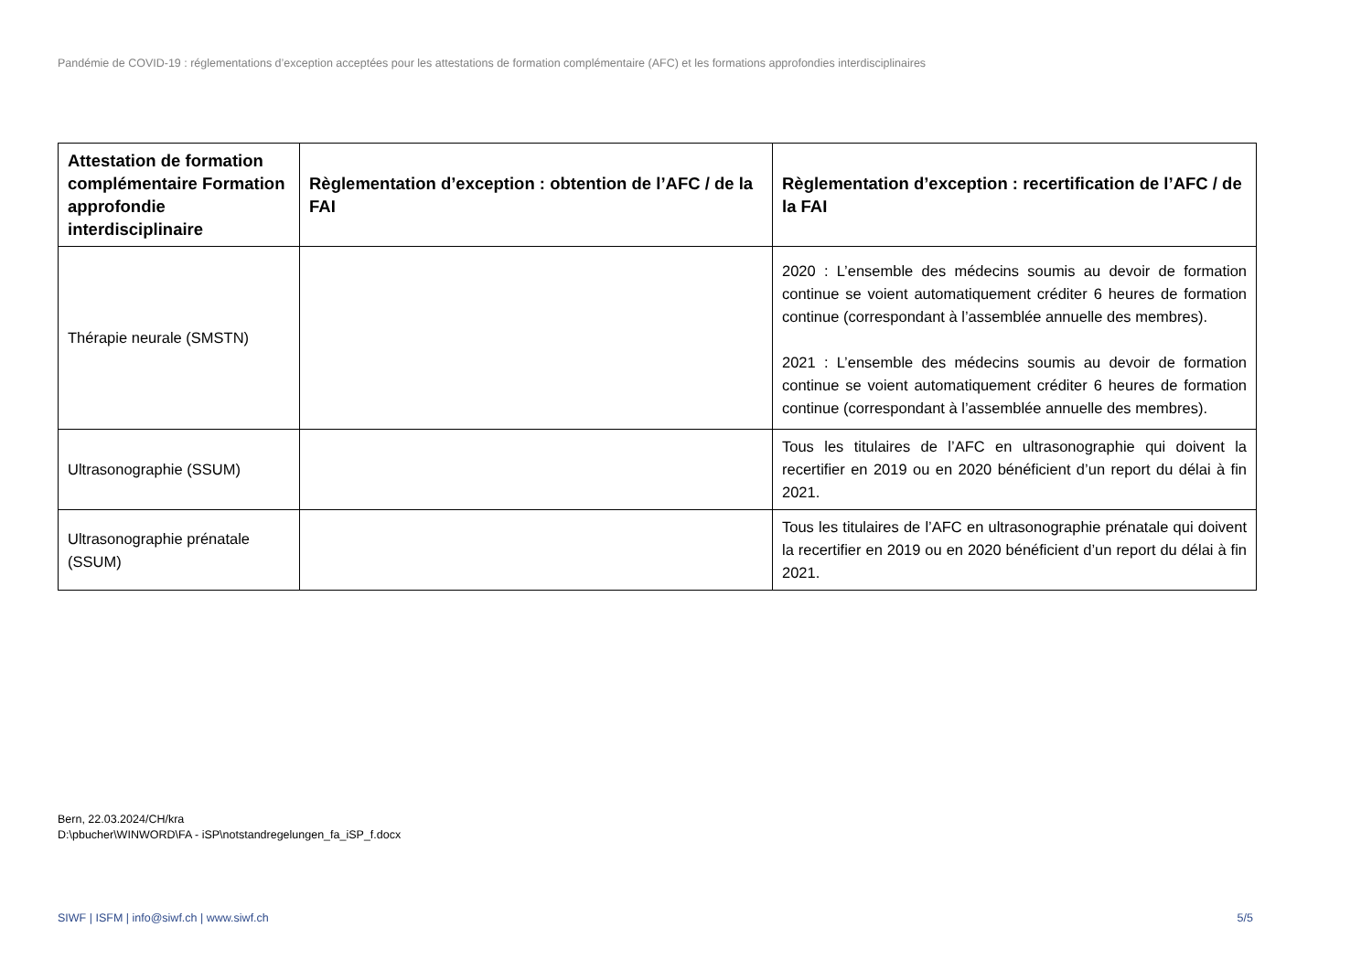Pandémie de COVID-19 : réglementations d’exception acceptées pour les attestations de formation complémentaire (AFC) et les formations approfondies interdisciplinaires
| Attestation de formation complémentaire Formation approfondie interdisciplinaire | Règlementation d’exception : obtention de l’AFC / de la FAI | Règlementation d’exception : recertification de l’AFC / de la FAI |
| --- | --- | --- |
| Thérapie neurale (SMSTN) | | 2020 : L’ensemble des médecins soumis au devoir de formation continue se voient automatiquement créditer 6 heures de formation continue (correspondant à l’assemblée annuelle des membres). 2021 : L’ensemble des médecins soumis au devoir de formation continue se voient automatiquement créditer 6 heures de formation continue (correspondant à l’assemblée annuelle des membres). |
| Ultrasonographie (SSUM) | | Tous les titulaires de l’AFC en ultrasonographie qui doivent la recertifier en 2019 ou en 2020 bénéficient d’un report du délai à fin 2021. |
| Ultrasonographie prénatale (SSUM) | | Tous les titulaires de l’AFC en ultrasonographie prénatale qui doivent la recertifier en 2019 ou en 2020 bénéficient d’un report du délai à fin 2021. |
Bern, 22.03.2024/CH/kra
D:\pbucher\WINWORD\FA - iSP\notstandregelungen_fa_iSP_f.docx
SIWF | ISFM | info@siwf.ch | www.siwf.ch 5/5